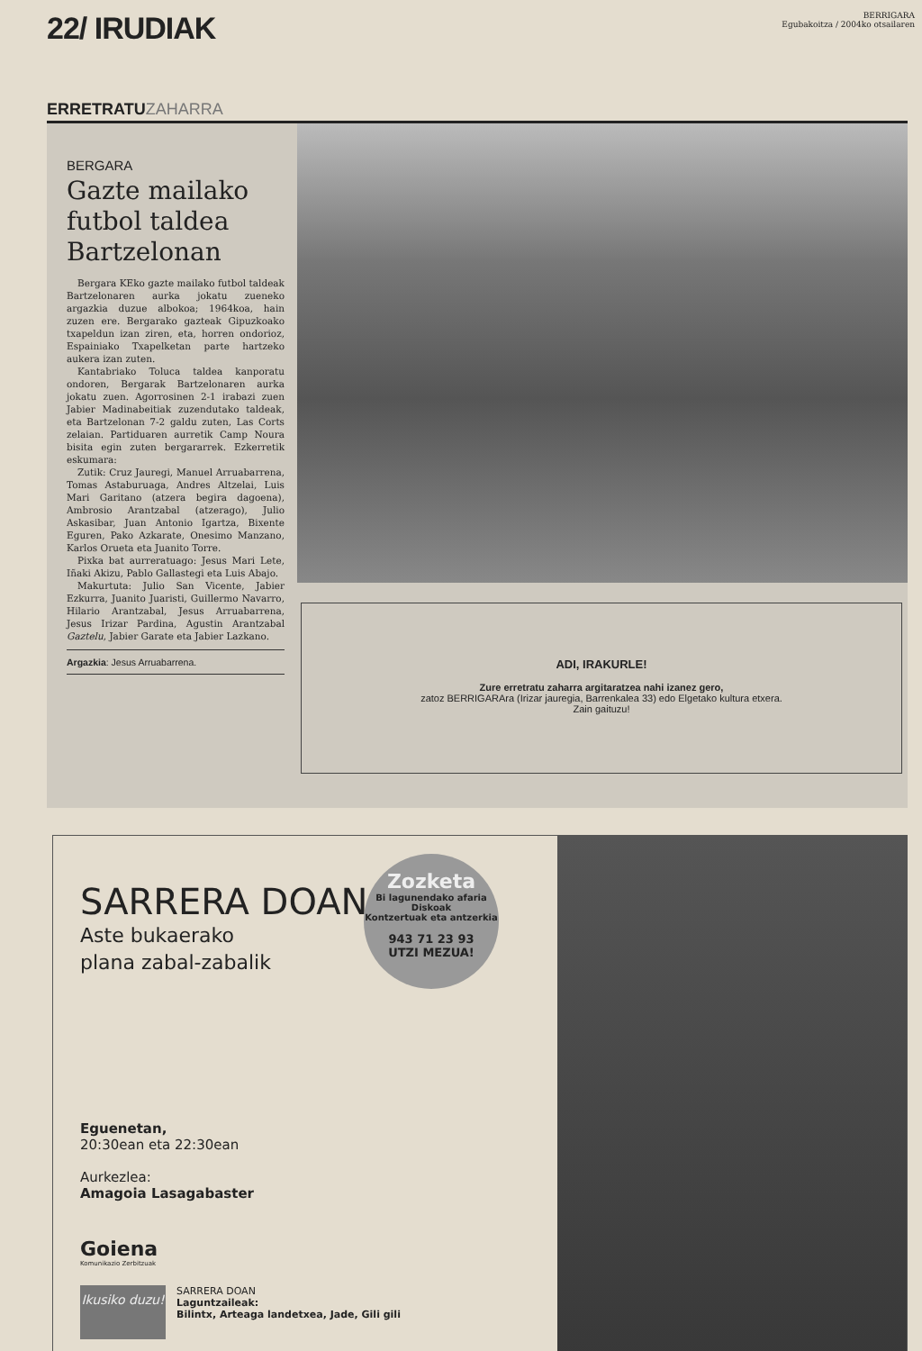22/ IRUDIAK
BERRIGARA
Egubakoitza / 2004ko otsailaren
ERRETRATUZAHARRA
BERGARA
Gazte mailako futbol taldea Bartzelonan
Bergara KEko gazte mailako futbol taldeak Bartzelonaren aurka jokatu zueneko argazkia duzue albokoa; 1964koa, hain zuzen ere. Bergarako gazteak Gipuzkoako txapeldun izan ziren, eta, horren ondorioz, Espainiako Txapelketan parte hartzeko aukera izan zuten.
Kantabriako Toluca taldea kanporatu ondoren, Bergarak Bartzelonaren aurka jokatu zuen. Agorrosinen 2-1 irabazi zuen Jabier Madinabeitiak zuzendutako taldeak, eta Bartzelonan 7-2 galdu zuten, Las Corts zelaian. Partiduaren aurretik Camp Noura bisita egin zuten bergararrek. Ezkerretik eskumara:
Zutik: Cruz Jauregi, Manuel Arruabarrena, Tomas Astaburuaga, Andres Altzelai, Luis Mari Garitano (atzera begira dagoena), Ambrosio Arantzabal (atzerago), Julio Askasibar, Juan Antonio Igartza, Bixente Eguren, Pako Azkarate, Onesimo Manzano, Karlos Orueta eta Juanito Torre.
Pixka bat aurreratuago: Jesus Mari Lete, Iñaki Akizu, Pablo Gallastegi eta Luis Abajo.
Makurtuta: Julio San Vicente, Jabier Ezkurra, Juanito Juaristi, Guillermo Navarro, Hilario Arantzabal, Jesus Arruabarrena, Jesus Irizar Pardina, Agustin Arantzabal Gaztelu, Jabier Garate eta Jabier Lazkano.
Argazkia: Jesus Arruabarrena.
ADI, IRAKURLE!
Zure erretratu zaharra argitaratzea nahi izanez gero,
zatoz BERRIGARAra (Irizar jauregia, Barrenkalea 33) edo Elgetako kultura etxera.
Zain gaituzu!
SARRERA DOAN
Aste bukaerako
plana zabal-zabalik
Zozketa
Bi lagunendako afaria
Diskoak
Kontzertuak eta antzerkia
943 71 23 93
UTZI MEZUA!
Eguenetan,
20:30ean eta 22:30ean
Aurkezlea:
Amagoia Lasagabaster
Goiena
Komunikazio Zerbitzuak
Ikusiko duzu!
SARRERA DOAN
Laguntzaileak:
Bilintx, Arteaga landetxea, Jade, Gili gili